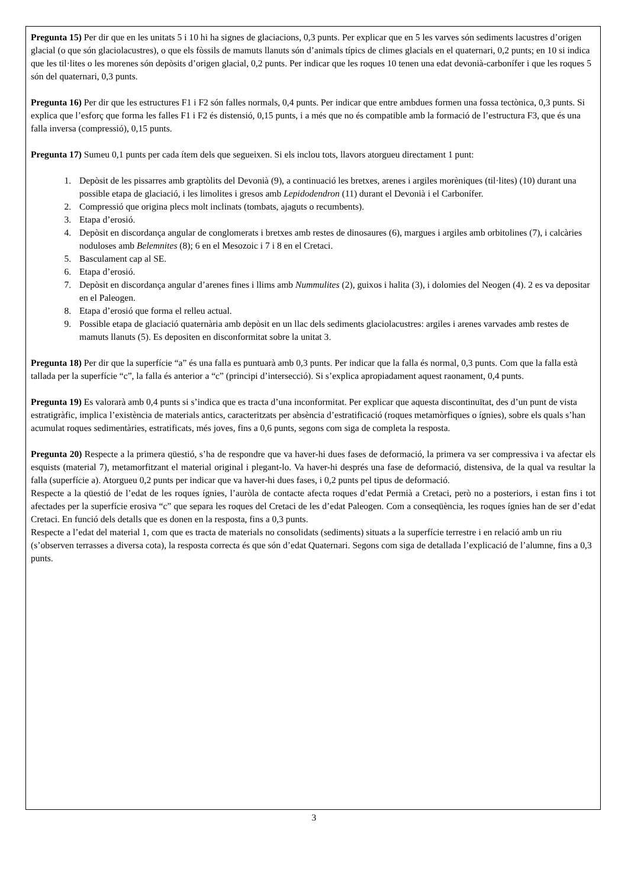Pregunta 15) Per dir que en les unitats 5 i 10 hi ha signes de glaciacions, 0,3 punts. Per explicar que en 5 les varves són sediments lacustres d’origen glacial (o que són glaciolacustres), o que els fòssils de mamuts llanuts són d’animals típics de climes glacials en el quaternari, 0,2 punts; en 10 si indica que les til·lites o les morenes són depòsits d’origen glacial, 0,2 punts. Per indicar que les roques 10 tenen una edat devonià-carbonífer i que les roques 5 són del quaternari, 0,3 punts.
Pregunta 16) Per dir que les estructures F1 i F2 són falles normals, 0,4 punts. Per indicar que entre ambdues formen una fossa tectònica, 0,3 punts. Si explica que l’esforç que forma les falles F1 i F2 és distensió, 0,15 punts, i a més que no és compatible amb la formació de l’estructura F3, que és una falla inversa (compressió), 0,15 punts.
Pregunta 17) Sumeu 0,1 punts per cada ítem dels que segueixen. Si els inclou tots, llavors atorgueu directament 1 punt:
1. Depòsit de les pissarres amb graptòlits del Devonià (9), a continuació les bretxes, arenes i argiles morèniques (til·lites) (10) durant una possible etapa de glaciació, i les limolites i gresos amb Lepidodendron (11) durant el Devonià i el Carbonífer.
2. Compressió que origina plecs molt inclinats (tombats, ajaguts o recumbents).
3. Etapa d’erosió.
4. Depòsit en discordança angular de conglomerats i bretxes amb restes de dinosaures (6), margues i argiles amb orbitolines (7), i calcàries noduloses amb Belemnites (8); 6 en el Mesozoic i 7 i 8 en el Cretaci.
5. Basculament cap al SE.
6. Etapa d’erosió.
7. Depòsit en discordança angular d’arenes fines i llims amb Nummulites (2), guixos i halita (3), i dolomies del Neogen (4). 2 es va depositar en el Paleogen.
8. Etapa d’erosió que forma el relleu actual.
9. Possible etapa de glaciació quaternària amb depòsit en un llac dels sediments glaciolacustres: argiles i arenes varvades amb restes de mamuts llanuts (5). Es depositen en disconformitat sobre la unitat 3.
Pregunta 18) Per dir que la superfície “a” és una falla es puntuarà amb 0,3 punts. Per indicar que la falla és normal, 0,3 punts. Com que la falla està tallada per la superfície “c”, la falla és anterior a “c” (principi d’intersecció). Si s’explica apropiadament aquest raonament, 0,4 punts.
Pregunta 19) Es valorarà amb 0,4 punts si s’indica que es tracta d’una inconformitat. Per explicar que aquesta discontinuïtat, des d’un punt de vista estratigràfic, implica l’existència de materials antics, caracteritzats per absència d’estratificació (roques metamòrfiques o ígnies), sobre els quals s’han acumulat roques sedimentàries, estratificats, més joves, fins a 0,6 punts, segons com siga de completa la resposta.
Pregunta 20) Respecte a la primera qüestió, s’ha de respondre que va haver-hi dues fases de deformació, la primera va ser compressiva i va afectar els esquists (material 7), metamorfitzant el material original i plegant-lo. Va haver-hi després una fase de deformació, distensiva, de la qual va resultar la falla (superfície a). Atorgueu 0,2 punts per indicar que va haver-hi dues fases, i 0,2 punts pel tipus de deformació.
Respecte a la qüestió de l’edat de les roques ígnies, l’auròla de contacte afecta roques d’edat Permià a Cretaci, però no a posteriors, i estan fins i tot afectades per la superfície erosiva “c” que separa les roques del Cretaci de les d’edat Paleogen. Com a conseqüència, les roques ígnies han de ser d’edat Cretaci. En funció dels detalls que es donen en la resposta, fins a 0,3 punts.
Respecte a l’edat del material 1, com que es tracta de materials no consolidats (sediments) situats a la superfície terrestre i en relació amb un riu (s’observen terrasses a diversa cota), la resposta correcta és que són d’edat Quaternari. Segons com siga de detallada l’explicació de l’alumne, fins a 0,3 punts.
3